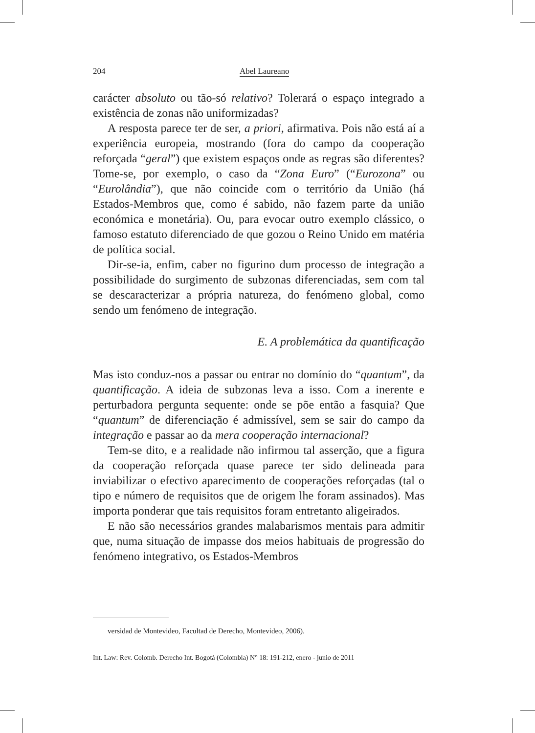204 Abel Laureano
carácter absoluto ou tão-só relativo? Tolerará o espaço integrado a existência de zonas não uniformizadas?
A resposta parece ter de ser, a priori, afirmativa. Pois não está aí a experiência europeia, mostrando (fora do campo da cooperação reforçada “geral”) que existem espaços onde as regras são diferentes? Tome-se, por exemplo, o caso da “Zona Euro” (“Eurozona” ou “Eurolândia”), que não coincide com o território da União (há Estados-Membros que, como é sabido, não fazem parte da união económica e monetária). Ou, para evocar outro exemplo clássico, o famoso estatuto diferenciado de que gozou o Reino Unido em matéria de política social.
Dir-se-ia, enfim, caber no figurino dum processo de integração a possibilidade do surgimento de subzonas diferenciadas, sem com tal se descaracterizar a própria natureza, do fenómeno global, como sendo um fenómeno de integração.
E. A problemática da quantificação
Mas isto conduz-nos a passar ou entrar no domínio do “quantum”, da quantificação. A ideia de subzonas leva a isso. Com a inerente e perturbadora pergunta sequente: onde se põe então a fasquia? Que “quantum” de diferenciação é admissível, sem se sair do campo da integração e passar ao da mera cooperação internacional?
Tem-se dito, e a realidade não infirmou tal asserção, que a figura da cooperação reforçada quase parece ter sido delineada para inviabilizar o efectivo aparecimento de cooperações reforçadas (tal o tipo e número de requisitos que de origem lhe foram assinados). Mas importa ponderar que tais requisitos foram entretanto aligeirados.
E não são necessários grandes malabarismos mentais para admitir que, numa situação de impasse dos meios habituais de progressão do fenómeno integrativo, os Estados-Membros
versidad de Montevideo, Facultad de Derecho, Montevideo, 2006).
Int. Law: Rev. Colomb. Derecho Int. Bogotá (Colombia) N° 18: 191-212, enero - junio de 2011